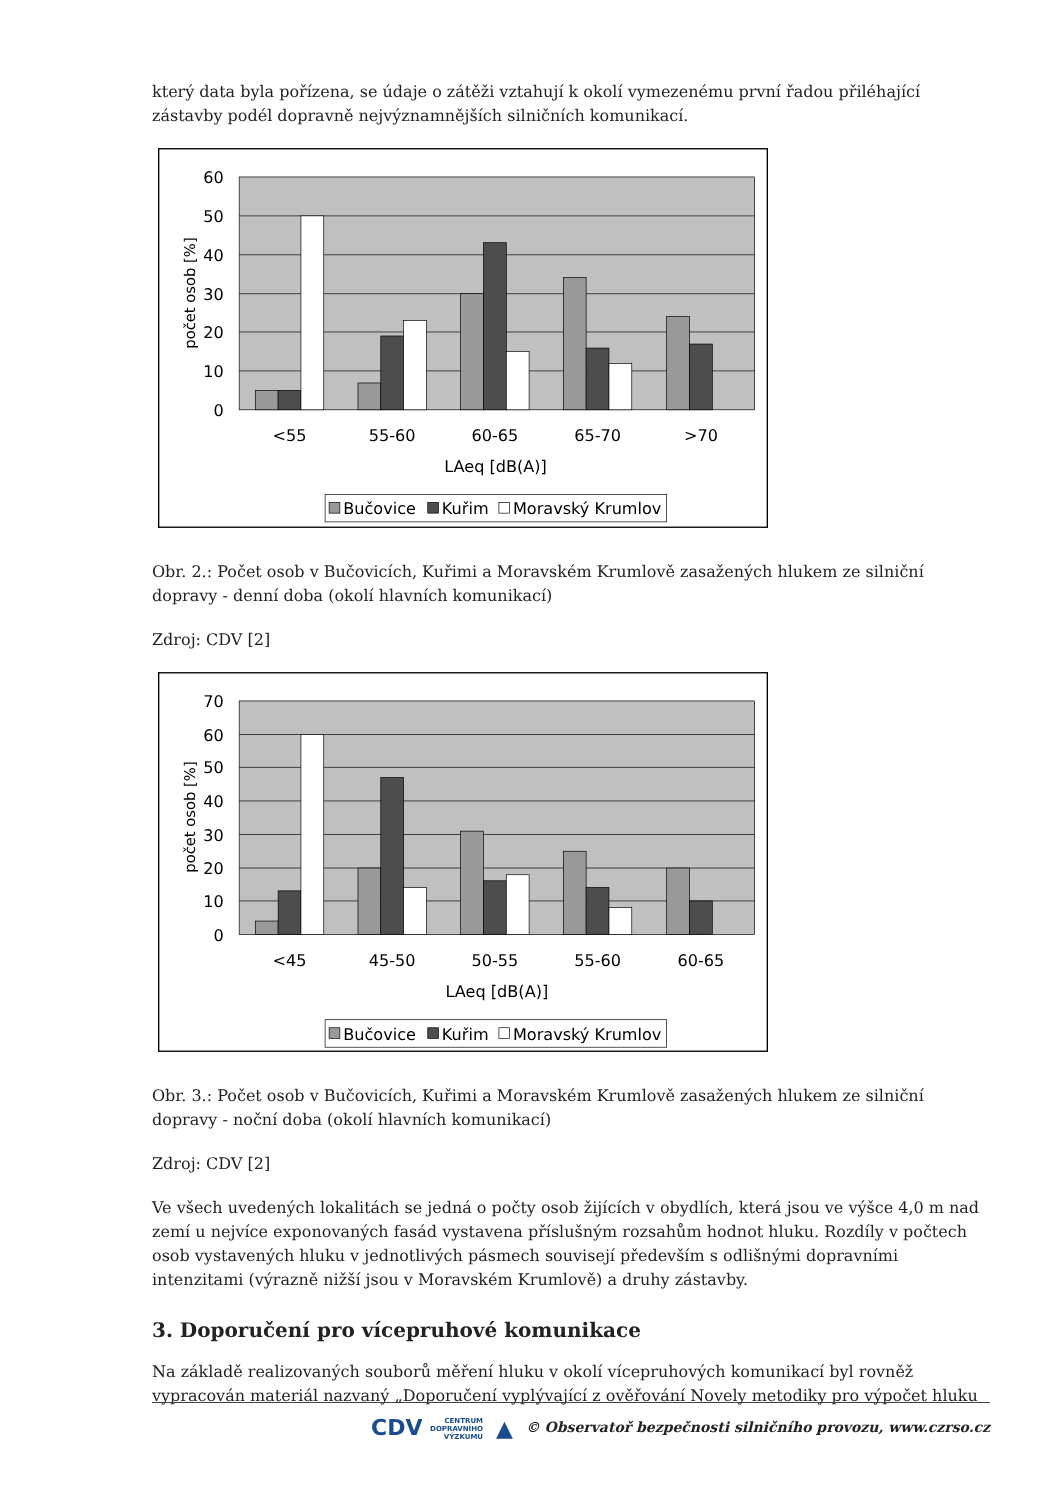který data byla pořízena, se údaje o zátěži vztahují k okolí vymezenému první řadou přiléhající zástavby podél dopravně nejvýznamnějších silničních komunikací.
60
50
40
30
20
10
0
počet osob [%]
<55
55-60
60-65
65-70
>70
LAeq [dB(A)]
Bučovice
Kuřim
Moravský Krumlov
Obr. 2.: Počet osob v Bučovicích, Kuřimi a Moravském Krumlově zasažených hlukem ze silniční dopravy - denní doba (okolí hlavních komunikací)
Zdroj: CDV [2]
70
60
50
40
30
20
10
0
počet osob [%]
<45
45-50
50-55
55-60
60-65
LAeq [dB(A)]
Bučovice
Kuřim
Moravský Krumlov
Obr. 3.: Počet osob v Bučovicích, Kuřimi a Moravském Krumlově zasažených hlukem ze silniční dopravy - noční doba (okolí hlavních komunikací)
Zdroj: CDV [2]
Ve všech uvedených lokalitách se jedná o počty osob žijících v obydlích, která jsou ve výšce 4,0 m nad zemí u nejvíce exponovaných fasád vystavena příslušným rozsahům hodnot hluku. Rozdíly v počtech osob vystavených hluku v jednotlivých pásmech souvisejí především s odlišnými dopravními intenzitami (výrazně nižší jsou v Moravském Krumlově) a druhy zástavby.
3. Doporučení pro vícepruhové komunikace
Na základě realizovaných souborů měření hluku v okolí vícepruhových komunikací byl rovněž vypracován materiál nazvaný „Doporučení vyplývající z ověřování Novely metodiky pro výpočet hluku
CDV CENTRUM
DOPRAVNÍHO
VÝZKUMU ▲ © Observatoř bezpečnosti silničního provozu, www.czrso.cz